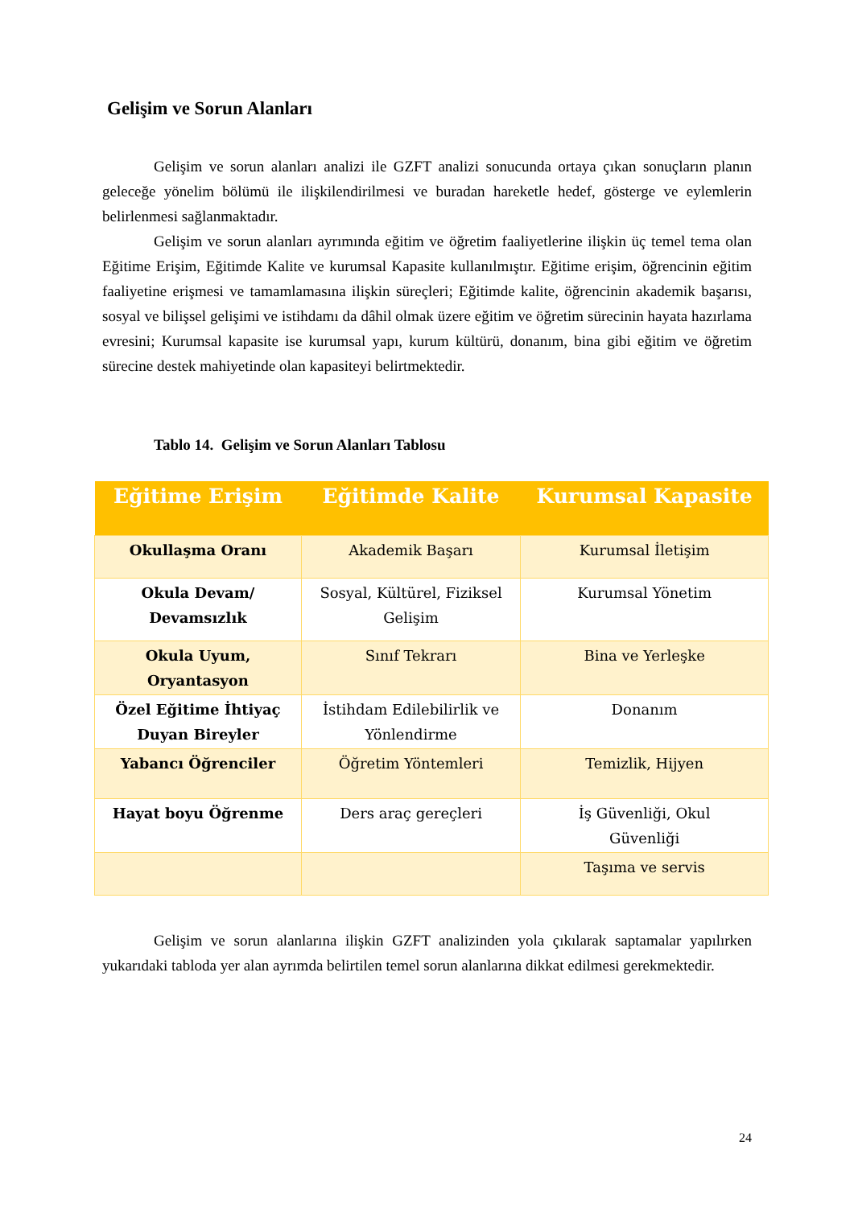Gelişim ve Sorun Alanları
Gelişim ve sorun alanları analizi ile GZFT analizi sonucunda ortaya çıkan sonuçların planın geleceğe yönelim bölümü ile ilişkilendirilmesi ve buradan hareketle hedef, gösterge ve eylemlerin belirlenmesi sağlanmaktadır.
Gelişim ve sorun alanları ayrımında eğitim ve öğretim faaliyetlerine ilişkin üç temel tema olan Eğitime Erişim, Eğitimde Kalite ve kurumsal Kapasite kullanılmıştır. Eğitime erişim, öğrencinin eğitim faaliyetine erişmesi ve tamamlamasına ilişkin süreçleri; Eğitimde kalite, öğrencinin akademik başarısı, sosyal ve bilişsel gelişimi ve istihdamı da dâhil olmak üzere eğitim ve öğretim sürecinin hayata hazırlama evresini; Kurumsal kapasite ise kurumsal yapı, kurum kültürü, donanım, bina gibi eğitim ve öğretim sürecine destek mahiyetinde olan kapasiteyi belirtmektedir.
Tablo 14. Gelişim ve Sorun Alanları Tablosu
| Eğitime Erişim | Eğitimde Kalite | Kurumsal Kapasite |
| --- | --- | --- |
| Okullaşma Oranı | Akademik Başarı | Kurumsal İletişim |
| Okula Devam/ Devamsızlık | Sosyal, Kültürel, Fiziksel Gelişim | Kurumsal Yönetim |
| Okula Uyum, Oryantasyon | Sınıf Tekrarı | Bina ve Yerleşke |
| Özel Eğitime İhtiyaç Duyan Bireyler | İstihdam Edilebilirlik ve Yönlendirme | Donanım |
| Yabancı Öğrenciler | Öğretim Yöntemleri | Temizlik, Hijyen |
| Hayat boyu Öğrenme | Ders araç gereçleri | İş Güvenliği, Okul Güvenliği |
| | | Taşıma ve servis |
Gelişim ve sorun alanlarına ilişkin GZFT analizinden yola çıkılarak saptamalar yapılırken yukarıdaki tabloda yer alan ayrımda belirtilen temel sorun alanlarına dikkat edilmesi gerekmektedir.
24